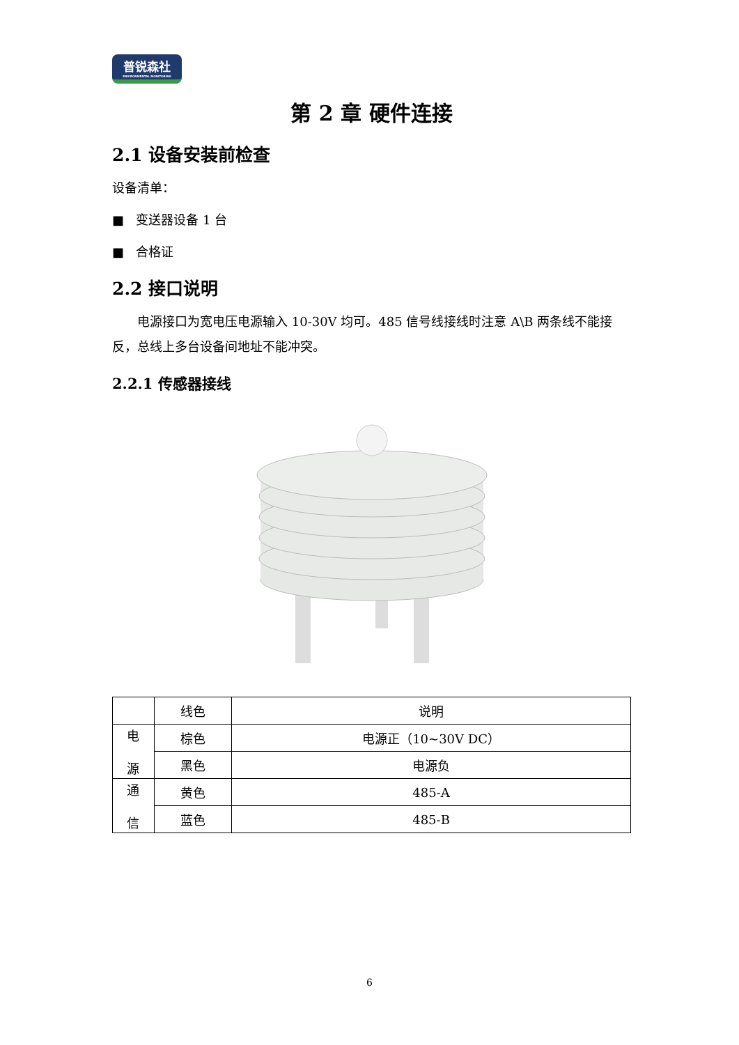普锐森社
ENVIRONMENTAL MONITORING
第 2 章 硬件连接
2.1 设备安装前检查
设备清单：
■ 变送器设备 1 台
■ 合格证
2.2 接口说明
电源接口为宽电压电源输入 10-30V 均可。485 信号线接线时注意 A\B 两条线不能接反，总线上多台设备间地址不能冲突。
2.2.1 传感器接线
| | 线色 | 说明 |
| --- | --- | --- |
| 电 源 | 棕色 | 电源正（10~30V DC） |
| | 黑色 | 电源负 |
| 通 信 | 黄色 | 485-A |
| | 蓝色 | 485-B |
6